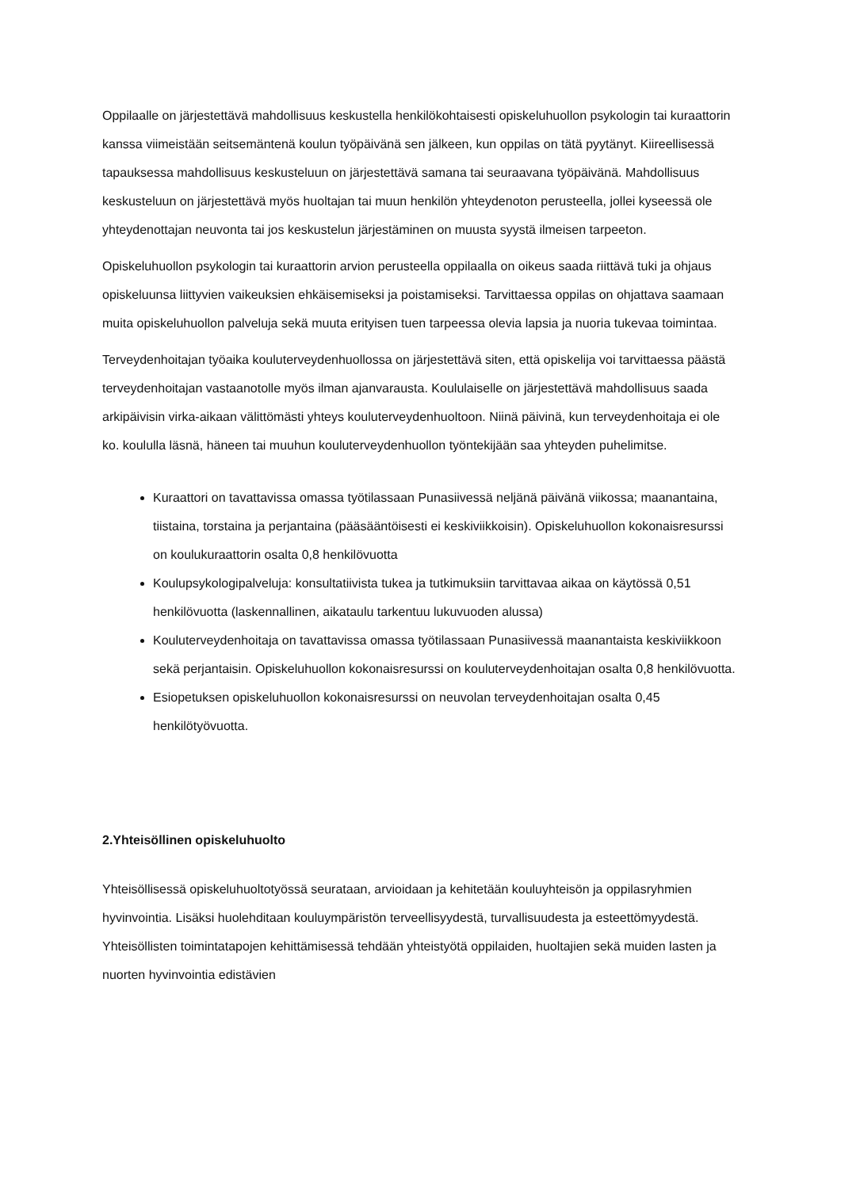Oppilaalle on järjestettävä mahdollisuus keskustella henkilökohtaisesti opiskeluhuollon psykologin tai kuraattorin kanssa viimeistään seitsemäntenä koulun työpäivänä sen jälkeen, kun oppilas on tätä pyytänyt. Kiireellisessä tapauksessa mahdollisuus keskusteluun on järjestettävä samana tai seuraavana työpäivänä. Mahdollisuus keskusteluun on järjestettävä myös huoltajan tai muun henkilön yhteydenoton perusteella, jollei kyseessä ole yhteydenottajan neuvonta tai jos keskustelun järjestäminen on muusta syystä ilmeisen tarpeeton.
Opiskeluhuollon psykologin tai kuraattorin arvion perusteella oppilaalla on oikeus saada riittävä tuki ja ohjaus opiskeluunsa liittyvien vaikeuksien ehkäisemiseksi ja poistamiseksi. Tarvittaessa oppilas on ohjattava saamaan muita opiskeluhuollon palveluja sekä muuta erityisen tuen tarpeessa olevia lapsia ja nuoria tukevaa toimintaa.
Terveydenhoitajan työaika kouluterveydenhuollossa on järjestettävä siten, että opiskelija voi tarvittaessa päästä terveydenhoitajan vastaanotolle myös ilman ajanvarausta. Koululaiselle on järjestettävä mahdollisuus saada arkipäivisin virka-aikaan välittömästi yhteys kouluterveydenhuoltoon. Niinä päivinä, kun terveydenhoitaja ei ole ko. koululla läsnä, häneen tai muuhun kouluterveydenhuollon työntekijään saa yhteyden puhelimitse.
Kuraattori on tavattavissa omassa työtilassaan Punasiivessä neljänä päivänä viikossa; maanantaina, tiistaina, torstaina ja perjantaina (pääsääntöisesti ei keskiviikkoisin). Opiskeluhuollon kokonaisresurssi on koulukuraattorin osalta 0,8 henkilövuotta
Koulupsykologipalveluja: konsultatiivista tukea ja tutkimuksiin tarvittavaa aikaa on käytössä 0,51 henkilövuotta (laskennallinen, aikataulu tarkentuu lukuvuoden alussa)
Kouluterveydenhoitaja on tavattavissa omassa työtilassaan Punasiivessä maanantaista keskiviikkoon sekä perjantaisin. Opiskeluhuollon kokonaisresurssi on kouluterveydenhoitajan osalta 0,8 henkilövuotta.
Esiopetuksen opiskeluhuollon kokonaisresurssi on neuvolan terveydenhoitajan osalta 0,45 henkilötyövuotta.
2.Yhteisöllinen opiskeluhuolto
Yhteisöllisessä opiskeluhuoltotyössä seurataan, arvioidaan ja kehitetään kouluyhteisön ja oppilasryhmien hyvinvointia. Lisäksi huolehditaan kouluympäristön terveellisyydestä, turvallisuudesta ja esteettömyydestä. Yhteisöllisten toimintatapojen kehittämisessä tehdään yhteistyötä oppilaiden, huoltajien sekä muiden lasten ja nuorten hyvinvointia edistävien